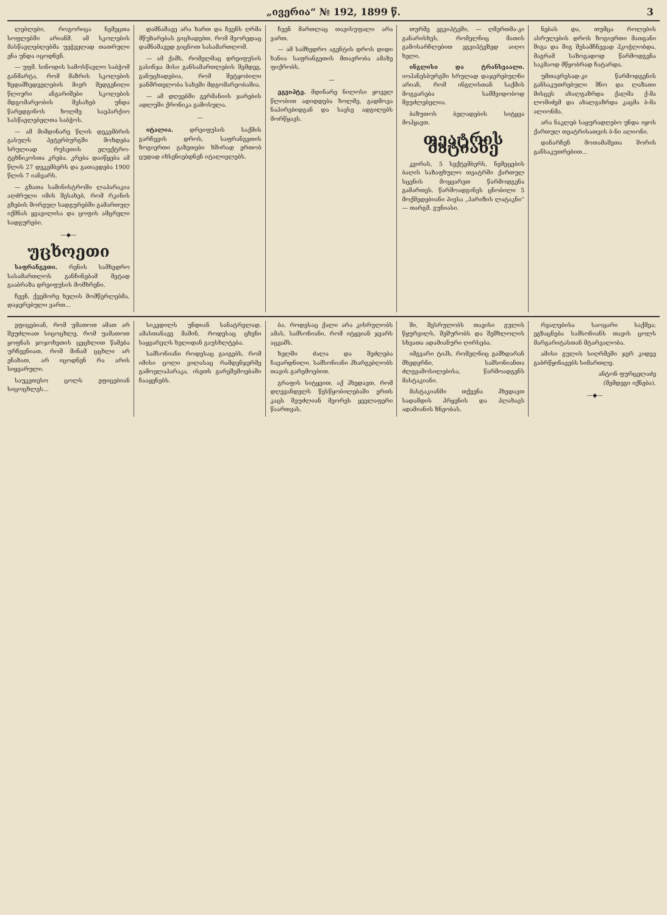„ივერია“ № 192, 1899 წ. 3
ლებლები, როგორიცა ნემეცთა სოფლებში არიანშ. ამ სკოლების მასწავლებლებმა უეჭველად თათრული ენა უნდა იცოდნენ.
— უფმ. სინოდის სამოსწავლო საბჭომ განმარტა, რომ მაზრის სკოლების ზედამხედველების მიერ შედგენილი წლიური ანგარიშები სკოლების მდგომარეობის შესახებ უნდა წარედგინოს ხოლმე საეპარქიო სასწავლებელთა საბჭოს.
— ამ მიმდინარე წლის დეკემბრის გასულს პეტერბურგში მოხდება სრულიად რუსეთის ელექტრო-ტეხნიკოსთა კრება. კრება დაიწყება ამ წლის 27 დეკემბერს და გათავდება 1900 წლის 7 იანვარს.
— გზათა სამინისტროში ლაპარაკია აღძრული იმის შესახებ, რომ რკინის გზების შორეულ სადგურებში გამართულ იქმნას ყვავილისა და ცოფის ამცრელი სადგურები.
—◆—
უცხოეთი
საფრანგეთი. რენის სამხედრო სასამართლოს განჩინებამ მეტად გააბრაზა დრეიფუსის მომხრენი.
ჩვენ, ქვემორე ხელის მომწერლებმა, დაჯერებული ვართ...
დამნაშავე არა ხართ და ჩვენს ღრმა მწუხარებას გიცხადებთ, რომ მეორედაც დამნაშავედ გიცნოთ სასამართლომ.
— ამ ქამს, რომელმაც დრეიფუსის გასინჯა მისი განსამართლების შემდეგ, განუცხადებია, რომ შეტყობილი ჯანმრთელობა სახეში მდგომარეობაშია.
— ამ დღეებში გერმანიის ჯარების ადლუში ქრონიკა გამოსულა.
—
იტალია. დრეიფუსის საქმის გარჩევის დროს, საფრანგეთის ზოგიერთი გაზეთები ხშირად ერთობ ცუდად იხსენიებდნენ იტალიელებს.
ჩვენ მართლაც თავისუფალი არა ვართ.
— ამ სამხედრო აგენტის დროს დიდი ხანია საფრანგეთის მთავრობა ამაზე ფიქრობს.
—
ეგვიპტე. მდინარე ნილოსი ყოველ წლობით ადიდდება ხოლმე, გადმოვა ნაპირებიდგან და სავსე ადგილებს მორწყავს.
თურმე ეგვიპტეში, — ღმერთმა-კი განარისხეს, რომელნიც მათის გამოსარჩლებით ეგვიპტეზედ აიღო ხელი.
ინგლისი და ტრანსვაალი. იოჰანესბურგში სრულად დაჯერებულნი არიან, რომ ინგლისთან საქმის მოგვარება სამშვიდობოდ შეუძლებელია.
ბაზუთოს ბელადების სიტყვა მოჰყავთ.
თეატრის მატიანე
კვირას, 5 სექტემბერს, ნემეცების ბაღის საზაფხულო თეატრში ქართულ სცენის მოყვარეთ წარმოდგენა გამართეს. წარმოადგინეს ცნობილი 5 მოქმედებიანი პიესა „პარიზის ლატაკნი“ — თარგმ. გუნიასი.
ნებას და, თუმცა როლების ასრულების დროს ზოგიერთი მათგანი შიგა და შიგ შესამჩნევად ჰკოჭლობდა, მაგრამ საზოგადოდ წარმოდგენა საკმაოდ მწყობრად ჩატარდა.
უმთავრესად-კი წარმოდგენის განსაკუთრებული შნო და ლაზათი მისცეს ახალგაზრდა ქალმა ქ-მა ლომიძემ და ახალგაზრდა კაცმა ბ-მა ალიონმა.
არა ნაკლებ საყურადღებო უნდა იყოს ქართულ თეატრისათვის ბ-ნი ალიონი.
დანარჩენ მოთამაშეთა შორის განსაკუთრებით...
ეფიცებიან, რომ უმათოთ ამათ არ შეუძლიათ სიცოცხლე, რომ უამათოთ ყოფნას ჯოჯოხეთის ცეცხლით წამება ურჩევნიათ, რომ მინამ ცცხლი არ ენახათ, არ იცოდნენ რა არის სიყვარული.
საუკეთესო ცოლს ეფიცებიან სიცოცხლეს...
სიკვდილს უნდიან სანატრელად. ამასთანავე მაშინ, როდესაც ცხენი საყვარელს ხელიდან გაუსხლტება.
სამსონიანი როდესაც გაიგებს, რომ იმისი ცოლი ვილასაც რამდენჯერმე გამოელაპარაკა, ისეთს გარეშემოებაში ჩააყენებს.
ბა. როდესაც ქალი არა კისრულობს ამას, სამსონიანი, რომ იტყვიან ჯვარს აცვამს.
ხელში ძალა და შეძლება ჩავარდნილი, სამსონიანი ჰხარგებლობს თავის გარემოებით.
გრაფის სიტყვით, აქ ჰხედავთ, რომ დღევანდელს წესწყობილებაში ერთს კაცს შეუძლიან მეორეს ყველაფერი წაართვას.
ში, შესრულობს თავისი გულის წყურვილს, შეშურობს და შეშხლოლის სხვათა ადამიანური ღირსება.
იმგვარი ტიპს, რომელნიც გამხდარან მხედვრნი, სამსონიანთა ძლევამოსილებისა, წარმოადგენს მასტაკიანი.
მასტაკიანში თქვენა ჰხედავთ სადამდის ჰრყვნის და ჰლახავს ადამიანის ზნეობას.
რვალებისა საოცარი საქმეა; ეგზაცნება სამსონიანს თავის ცოლს მარგარიტასთან მტარვალობა.
ამისი გულის სიღრმეში ჯერ კიდევ გაბრწყინავებს სიმართლე.
ანტონ ფურცელაძე
(შემდეგი იქნება).
—◆—